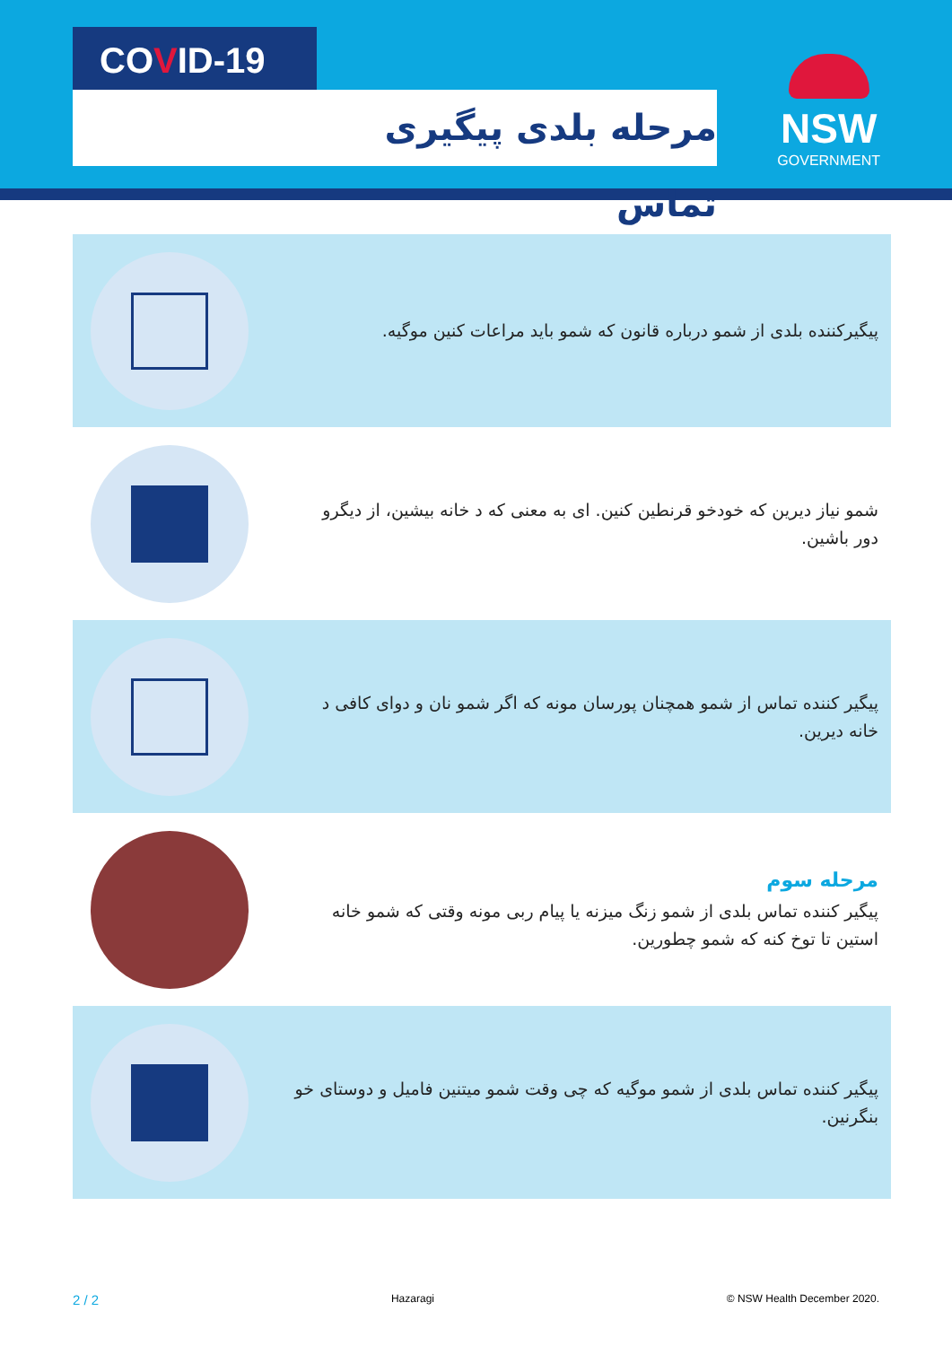COVID-19
مرحله بلدی پیگیری تماس
NSW
GOVERNMENT
پیگیرکننده بلدی از شمو درباره قانون که شمو باید مراعات کنین موگیه.
شمو نیاز دیرین که خودخو قرنطین کنین. ای به معنی که د خانه بیشین، از دیگرو دور باشین.
پیگیر کننده تماس از شمو همچنان پورسان مونه که اگر شمو نان و دوای کافی د خانه دیرین.
مرحله سوم
پیگیر کننده تماس بلدی از شمو زنگ میزنه یا پیام ربی مونه وقتی که شمو خانه استین تا توخ کنه که شمو چطورین.
پیگیر کننده تماس بلدی از شمو موگیه که چی وقت شمو میتنین فامیل و دوستای خو بنگرنین.
2 / 2 Hazaragi © NSW Health December 2020.